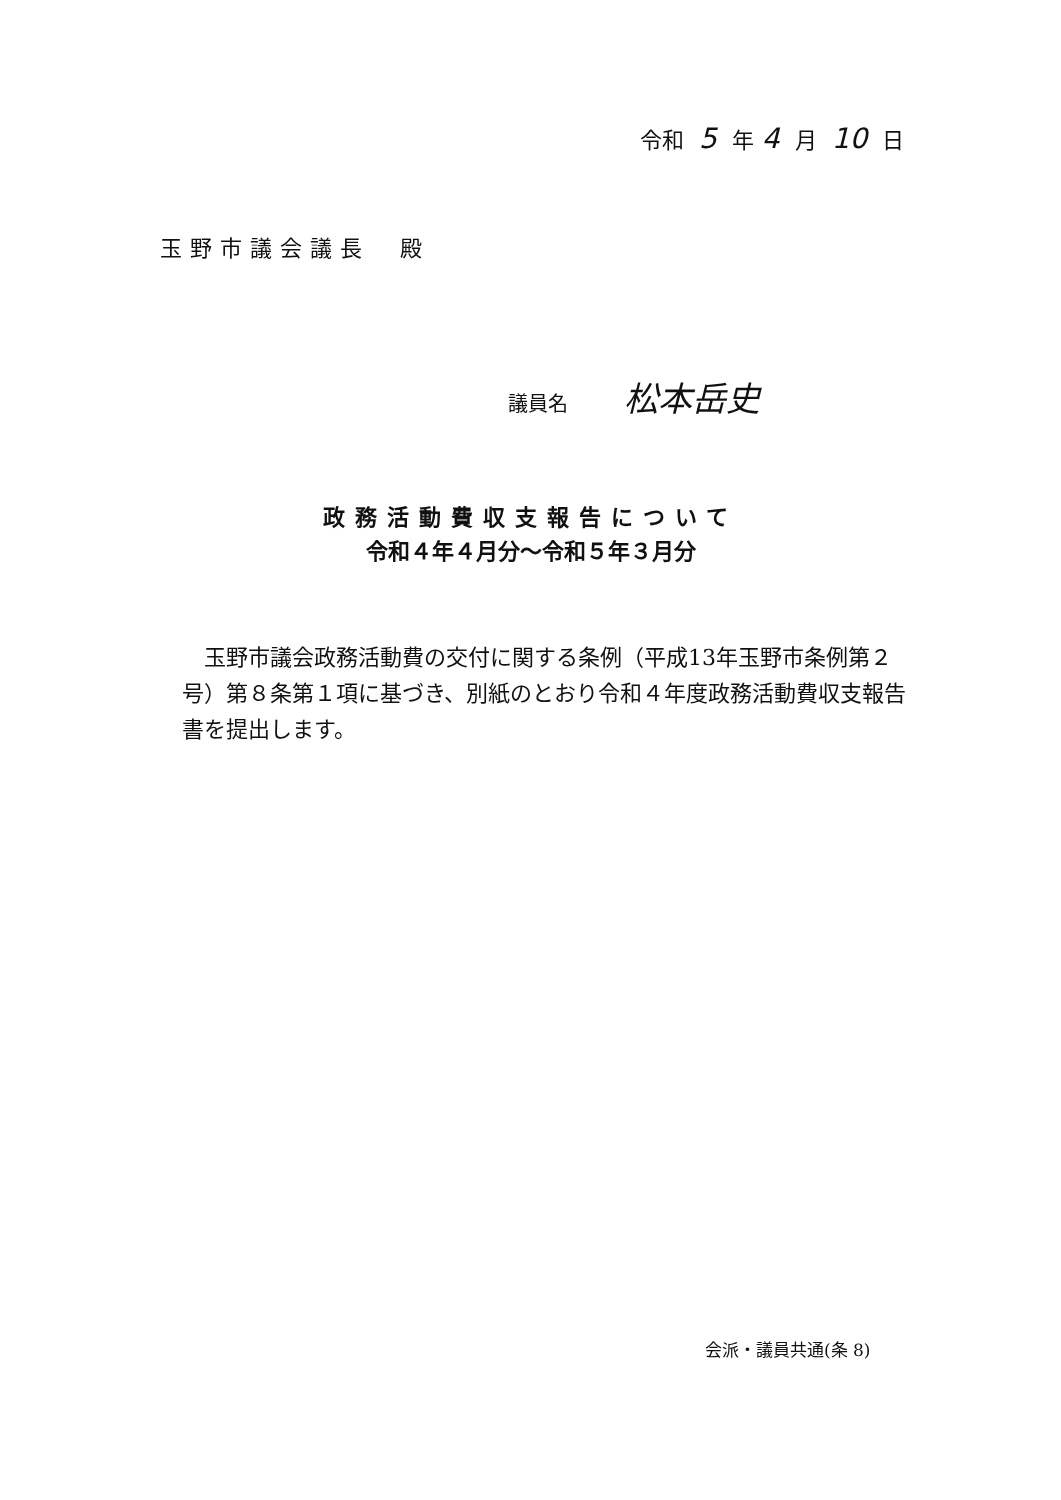令和 5 年 4 月 10 日
玉野市議会議長　殿
議員名 松本岳史
政務活動費収支報告について
令和４年４月分～令和５年３月分
玉野市議会政務活動費の交付に関する条例（平成13年玉野市条例第２号）第８条第１項に基づき、別紙のとおり令和４年度政務活動費収支報告書を提出します。
会派・議員共通(条 8)